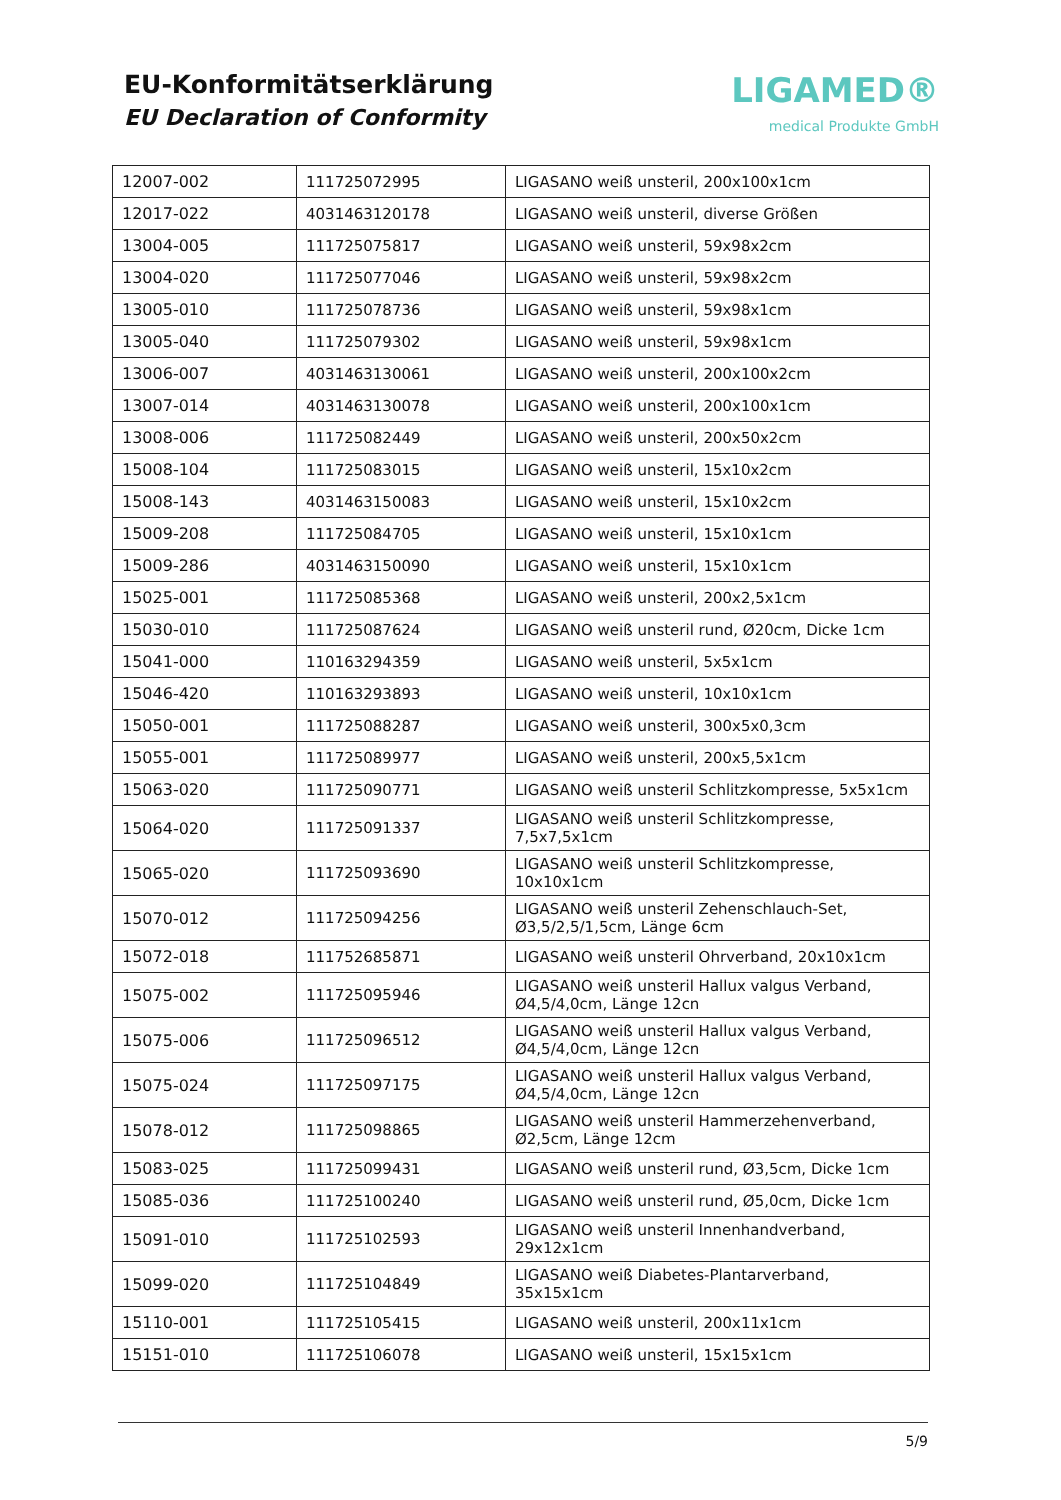EU-Konformitätserklärung
EU Declaration of Conformity
LIGAMED®
medical Produkte GmbH
| 12007-002 | 111725072995 | LIGASANO weiß unsteril, 200x100x1cm |
| 12017-022 | 4031463120178 | LIGASANO weiß unsteril, diverse Größen |
| 13004-005 | 111725075817 | LIGASANO weiß unsteril, 59x98x2cm |
| 13004-020 | 111725077046 | LIGASANO weiß unsteril, 59x98x2cm |
| 13005-010 | 111725078736 | LIGASANO weiß unsteril, 59x98x1cm |
| 13005-040 | 111725079302 | LIGASANO weiß unsteril, 59x98x1cm |
| 13006-007 | 4031463130061 | LIGASANO weiß unsteril, 200x100x2cm |
| 13007-014 | 4031463130078 | LIGASANO weiß unsteril, 200x100x1cm |
| 13008-006 | 111725082449 | LIGASANO weiß unsteril, 200x50x2cm |
| 15008-104 | 111725083015 | LIGASANO weiß unsteril, 15x10x2cm |
| 15008-143 | 4031463150083 | LIGASANO weiß unsteril, 15x10x2cm |
| 15009-208 | 111725084705 | LIGASANO weiß unsteril, 15x10x1cm |
| 15009-286 | 4031463150090 | LIGASANO weiß unsteril, 15x10x1cm |
| 15025-001 | 111725085368 | LIGASANO weiß unsteril, 200x2,5x1cm |
| 15030-010 | 111725087624 | LIGASANO weiß unsteril rund, Ø20cm, Dicke 1cm |
| 15041-000 | 110163294359 | LIGASANO weiß unsteril, 5x5x1cm |
| 15046-420 | 110163293893 | LIGASANO weiß unsteril, 10x10x1cm |
| 15050-001 | 111725088287 | LIGASANO weiß unsteril, 300x5x0,3cm |
| 15055-001 | 111725089977 | LIGASANO weiß unsteril, 200x5,5x1cm |
| 15063-020 | 111725090771 | LIGASANO weiß unsteril Schlitzkompresse, 5x5x1cm |
| 15064-020 | 111725091337 | LIGASANO weiß unsteril Schlitzkompresse, 7,5x7,5x1cm |
| 15065-020 | 111725093690 | LIGASANO weiß unsteril Schlitzkompresse, 10x10x1cm |
| 15070-012 | 111725094256 | LIGASANO weiß unsteril Zehenschlauch-Set, Ø3,5/2,5/1,5cm, Länge 6cm |
| 15072-018 | 111752685871 | LIGASANO weiß unsteril Ohrverband, 20x10x1cm |
| 15075-002 | 111725095946 | LIGASANO weiß unsteril Hallux valgus Verband, Ø4,5/4,0cm, Länge 12cn |
| 15075-006 | 111725096512 | LIGASANO weiß unsteril Hallux valgus Verband, Ø4,5/4,0cm, Länge 12cn |
| 15075-024 | 111725097175 | LIGASANO weiß unsteril Hallux valgus Verband, Ø4,5/4,0cm, Länge 12cn |
| 15078-012 | 111725098865 | LIGASANO weiß unsteril Hammerzehenverband, Ø2,5cm, Länge 12cm |
| 15083-025 | 111725099431 | LIGASANO weiß unsteril rund, Ø3,5cm, Dicke 1cm |
| 15085-036 | 111725100240 | LIGASANO weiß unsteril rund, Ø5,0cm, Dicke 1cm |
| 15091-010 | 111725102593 | LIGASANO weiß unsteril Innenhandverband, 29x12x1cm |
| 15099-020 | 111725104849 | LIGASANO weiß Diabetes-Plantarverband, 35x15x1cm |
| 15110-001 | 111725105415 | LIGASANO weiß unsteril, 200x11x1cm |
| 15151-010 | 111725106078 | LIGASANO weiß unsteril, 15x15x1cm |
5/9